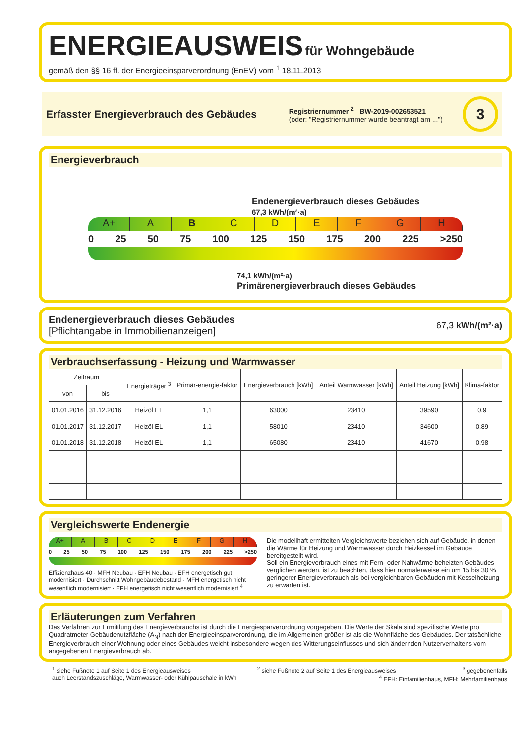ENERGIEAUSWEIS
für Wohngebäude
gemäß den §§ 16 ff. der Energieeinsparverordnung (EnEV) vom <sup>1</sup> 18.11.2013
Erfasster Energieverbrauch des Gebäudes
Registriernummer <sup>2</sup> BW-2019-002653521
(oder: "Registriernummer wurde beantragt am ...")
3
Energieverbrauch
Endenergieverbrauch dieses Gebäudes
67,3 kWh/(m²·a)
A+ ABCDEFGH
0 25 50 75 100 125 150 175 200 225 >250
74,1 kWh/(m²·a)
Primärenergieverbrauch dieses Gebäudes
Endenergieverbrauch dieses Gebäudes
[Pflichtangabe in Immobilienanzeigen]
67,3 kWh/(m²·a)
Verbrauchserfassung - Heizung und Warmwasser
| Zeitraum | | Energieträger <sup>3</sup> | Primär-energie-faktor | Energieverbrauch [kWh] | Anteil Warmwasser [kWh] | Anteil Heizung [kWh] | Klima-faktor |
| --- | --- | --- | --- | --- | --- | --- | --- |
| von | bis | | | | | | |
| 01.01.2016 | 31.12.2016 | Heizöl EL | 1,1 | 63000 | 23410 | 39590 | 0,9 |
| 01.01.2017 | 31.12.2017 | Heizöl EL | 1,1 | 58010 | 23410 | 34600 | 0,89 |
| 01.01.2018 | 31.12.2018 | Heizöl EL | 1,1 | 65080 | 23410 | 41670 | 0,98 |
Vergleichswerte Endenergie
A+ ABCDEFGH
0 25 50 75 100 125 150 175 200 225 >250
Effizienzhaus 40 · MFH Neubau · EFH Neubau · EFH energetisch gut modernisiert · Durchschnitt Wohngebäudebestand · MFH energetisch nicht wesentlich modernisiert · EFH energetisch nicht wesentlich modernisiert <sup>4</sup>
Die modellhaft ermittelten Vergleichswerte beziehen sich auf Gebäude, in denen die Wärme für Heizung und Warmwasser durch Heizkessel im Gebäude bereitgestellt wird.
Soll ein Energieverbrauch eines mit Fern- oder Nahwärme beheizten Gebäudes verglichen werden, ist zu beachten, dass hier normalerweise ein um 15 bis 30 % geringerer Energieverbrauch als bei vergleichbaren Gebäuden mit Kesselheizung zu erwarten ist.
Erläuterungen zum Verfahren
Das Verfahren zur Ermittlung des Energieverbrauchs ist durch die Energiesparverordnung vorgegeben. Die Werte der Skala sind spezifische Werte pro Quadratmeter Gebäudenutzfläche (A<sub>N</sub>) nach der Energieeinsparverordnung, die im Allgemeinen größer ist als die Wohnfläche des Gebäudes. Der tatsächliche Energieverbrauch einer Wohnung oder eines Gebäudes weicht insbesondere wegen des Witterungseinflusses und sich ändernden Nutzerverhaltens vom angegebenen Energieverbrauch ab.
<sup>1</sup> siehe Fußnote 1 auf Seite 1 des Energieausweises <sup>2</sup> siehe Fußnote 2 auf Seite 1 des Energieausweises <sup>3</sup> gegebenenfalls
auch Leerstandszuschläge, Warmwasser- oder Kühlpauschale in kWh <sup>4</sup> EFH: Einfamilienhaus, MFH: Mehrfamilienhaus